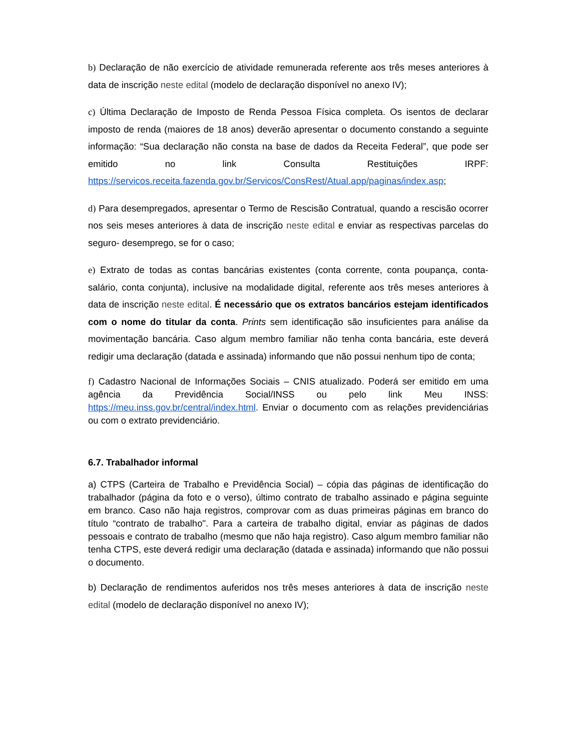b) Declaração de não exercício de atividade remunerada referente aos três meses anteriores à data de inscrição neste edital (modelo de declaração disponível no anexo IV);
c) Última Declaração de Imposto de Renda Pessoa Física completa. Os isentos de declarar imposto de renda (maiores de 18 anos) deverão apresentar o documento constando a seguinte informação: “Sua declaração não consta na base de dados da Receita Federal”, que pode ser emitido no link Consulta Restituições IRPF: https://servicos.receita.fazenda.gov.br/Servicos/ConsRest/Atual.app/paginas/index.asp;
d) Para desempregados, apresentar o Termo de Rescisão Contratual, quando a rescisão ocorrer nos seis meses anteriores à data de inscrição neste edital e enviar as respectivas parcelas do seguro- desemprego, se for o caso;
e) Extrato de todas as contas bancárias existentes (conta corrente, conta poupança, conta- salário, conta conjunta), inclusive na modalidade digital, referente aos três meses anteriores à data de inscrição neste edital. É necessário que os extratos bancários estejam identificados com o nome do titular da conta. Prints sem identificação são insuficientes para análise da movimentação bancária. Caso algum membro familiar não tenha conta bancária, este deverá redigir uma declaração (datada e assinada) informando que não possui nenhum tipo de conta;
f) Cadastro Nacional de Informações Sociais – CNIS atualizado. Poderá ser emitido em uma agência da Previdência Social/INSS ou pelo link Meu INSS: https://meu.inss.gov.br/central/index.html. Enviar o documento com as relações previdenciárias ou com o extrato previdenciário.
6.7. Trabalhador informal
a) CTPS (Carteira de Trabalho e Previdência Social) – cópia das páginas de identificação do trabalhador (página da foto e o verso), último contrato de trabalho assinado e página seguinte em branco. Caso não haja registros, comprovar com as duas primeiras páginas em branco do título “contrato de trabalho". Para a carteira de trabalho digital, enviar as páginas de dados pessoais e contrato de trabalho (mesmo que não haja registro). Caso algum membro familiar não tenha CTPS, este deverá redigir uma declaração (datada e assinada) informando que não possui o documento.
b) Declaração de rendimentos auferidos nos três meses anteriores à data de inscrição neste edital (modelo de declaração disponível no anexo IV);